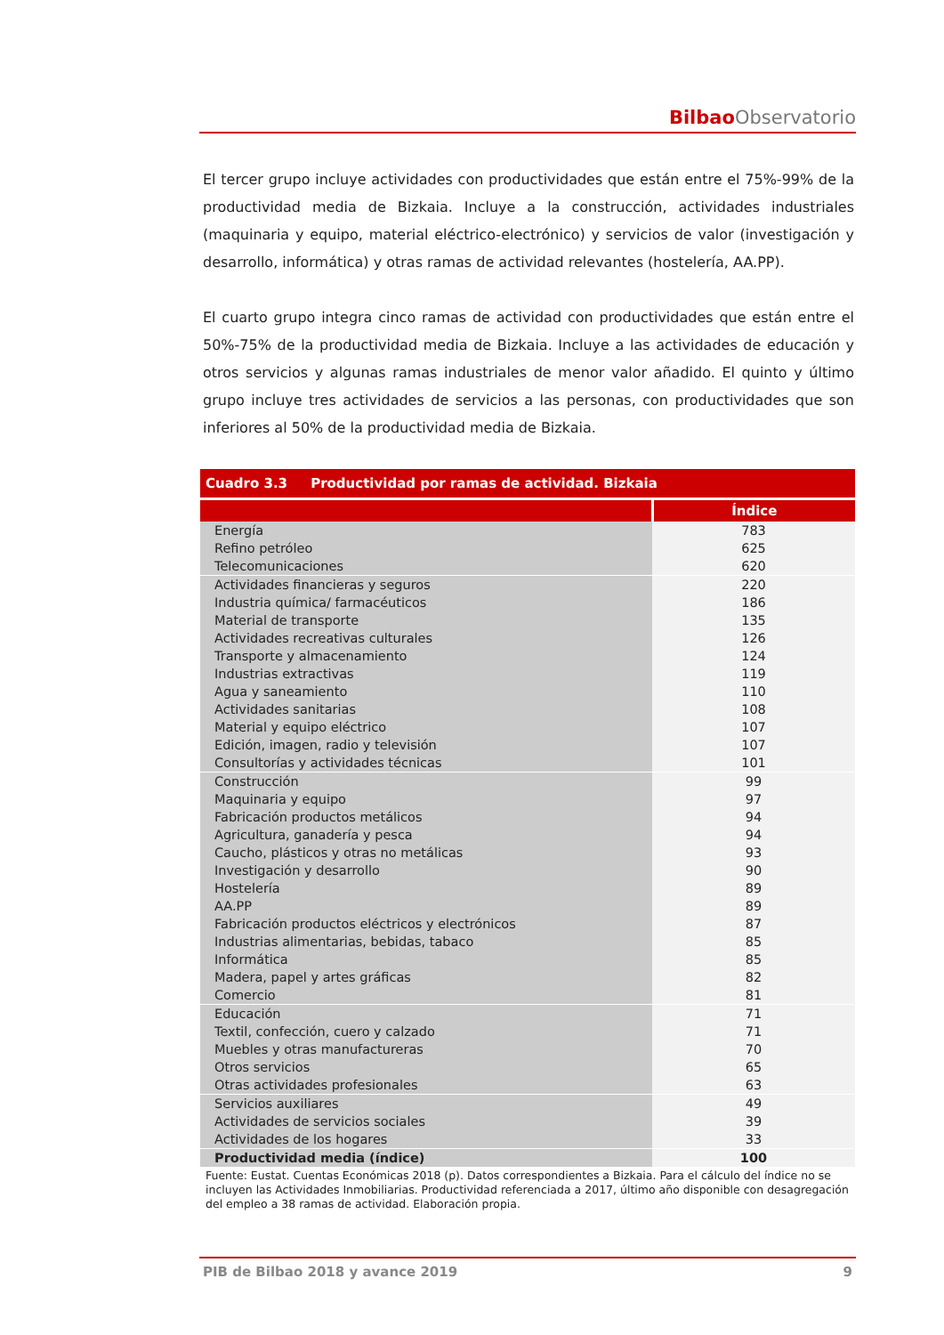Bilbao Observatorio
El tercer grupo incluye actividades con productividades que están entre el 75%-99% de la productividad media de Bizkaia. Incluye a la construcción, actividades industriales (maquinaria y equipo, material eléctrico-electrónico) y servicios de valor (investigación y desarrollo, informática) y otras ramas de actividad relevantes (hostelería, AA.PP).
El cuarto grupo integra cinco ramas de actividad con productividades que están entre el 50%-75% de la productividad media de Bizkaia. Incluye a las actividades de educación y otros servicios y algunas ramas industriales de menor valor añadido. El quinto y último grupo incluye tres actividades de servicios a las personas, con productividades que son inferiores al 50% de la productividad media de Bizkaia.
| Cuadro 3.3 Productividad por ramas de actividad. Bizkaia | |
| | Índice |
| Energía | 783 |
| Refino petróleo | 625 |
| Telecomunicaciones | 620 |
| Actividades financieras y seguros | 220 |
| Industria química/ farmacéuticos | 186 |
| Material de transporte | 135 |
| Actividades recreativas culturales | 126 |
| Transporte y almacenamiento | 124 |
| Industrias extractivas | 119 |
| Agua y saneamiento | 110 |
| Actividades sanitarias | 108 |
| Material y equipo eléctrico | 107 |
| Edición, imagen, radio y televisión | 107 |
| Consultorías y actividades técnicas | 101 |
| Construcción | 99 |
| Maquinaria y equipo | 97 |
| Fabricación productos metálicos | 94 |
| Agricultura, ganadería y pesca | 94 |
| Caucho, plásticos y otras no metálicas | 93 |
| Investigación y desarrollo | 90 |
| Hostelería | 89 |
| AA.PP | 89 |
| Fabricación productos eléctricos y electrónicos | 87 |
| Industrias alimentarias, bebidas, tabaco | 85 |
| Informática | 85 |
| Madera, papel y artes gráficas | 82 |
| Comercio | 81 |
| Educación | 71 |
| Textil, confección, cuero y calzado | 71 |
| Muebles y otras manufactureras | 70 |
| Otros servicios | 65 |
| Otras actividades profesionales | 63 |
| Servicios auxiliares | 49 |
| Actividades de servicios sociales | 39 |
| Actividades de los hogares | 33 |
| Productividad media (índice) | 100 |
| Fuente: Eustat. Cuentas Económicas 2018 (p). Datos correspondientes a Bizkaia. Para el cálculo del índice no se incluyen las Actividades Inmobiliarias. Productividad referenciada a 2017, último año disponible con desagregación del empleo a 38 ramas de actividad. Elaboración propia. | |
PIB de Bilbao 2018 y avance 2019 9